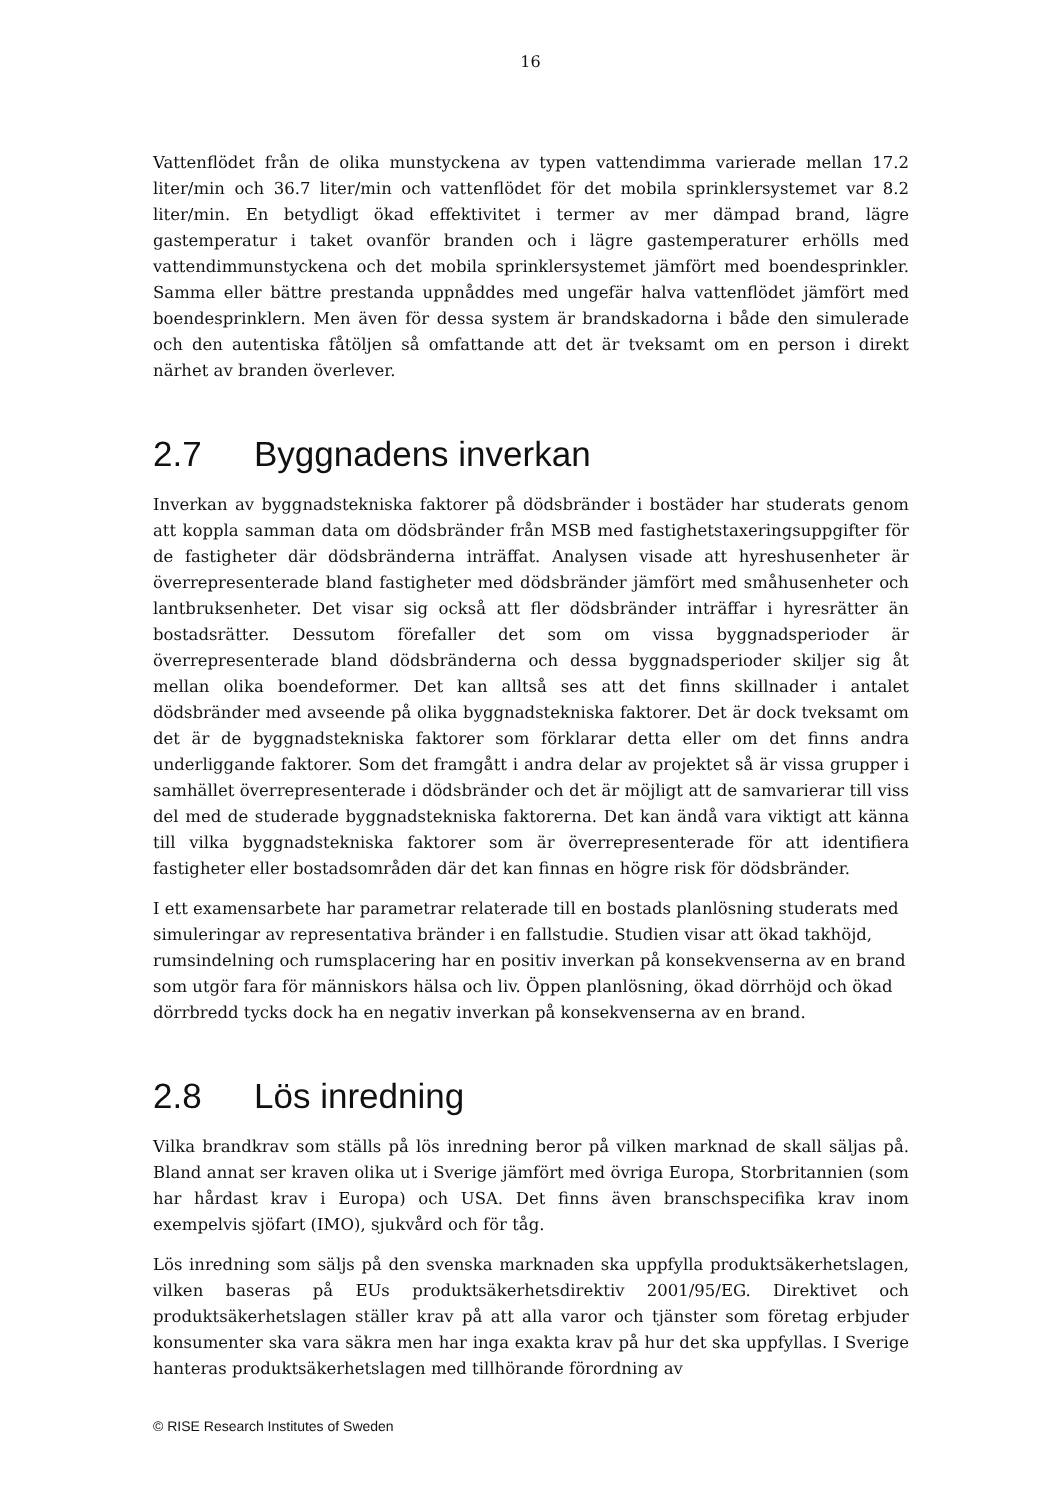16
Vattenflödet från de olika munstyckena av typen vattendimma varierade mellan 17.2 liter/min och 36.7 liter/min och vattenflödet för det mobila sprinklersystemet var 8.2 liter/min. En betydligt ökad effektivitet i termer av mer dämpad brand, lägre gastemperatur i taket ovanför branden och i lägre gastemperaturer erhölls med vattendimmunstyckena och det mobila sprinklersystemet jämfört med boendesprinkler. Samma eller bättre prestanda uppnåddes med ungefär halva vattenflödet jämfört med boendesprinklern. Men även för dessa system är brandskadorna i både den simulerade och den autentiska fåtöljen så omfattande att det är tveksamt om en person i direkt närhet av branden överlever.
2.7 Byggnadens inverkan
Inverkan av byggnadstekniska faktorer på dödsbränder i bostäder har studerats genom att koppla samman data om dödsbränder från MSB med fastighetstaxeringsuppgifter för de fastigheter där dödsbränderna inträffat. Analysen visade att hyreshusenheter är överrepresenterade bland fastigheter med dödsbränder jämfört med småhusenheter och lantbruksenheter. Det visar sig också att fler dödsbränder inträffar i hyresrätter än bostadsrätter. Dessutom förefaller det som om vissa byggnadsperioder är överrepresenterade bland dödsbränderna och dessa byggnadsperioder skiljer sig åt mellan olika boendeformer. Det kan alltså ses att det finns skillnader i antalet dödsbränder med avseende på olika byggnadstekniska faktorer. Det är dock tveksamt om det är de byggnadstekniska faktorer som förklarar detta eller om det finns andra underliggande faktorer. Som det framgått i andra delar av projektet så är vissa grupper i samhället överrepresenterade i dödsbränder och det är möjligt att de samvarierar till viss del med de studerade byggnadstekniska faktorerna. Det kan ändå vara viktigt att känna till vilka byggnadstekniska faktorer som är överrepresenterade för att identifiera fastigheter eller bostadsområden där det kan finnas en högre risk för dödsbränder.
I ett examensarbete har parametrar relaterade till en bostads planlösning studerats med simuleringar av representativa bränder i en fallstudie. Studien visar att ökad takhöjd, rumsindelning och rumsplacering har en positiv inverkan på konsekvenserna av en brand som utgör fara för människors hälsa och liv. Öppen planlösning, ökad dörrhöjd och ökad dörrbredd tycks dock ha en negativ inverkan på konsekvenserna av en brand.
2.8 Lös inredning
Vilka brandkrav som ställs på lös inredning beror på vilken marknad de skall säljas på. Bland annat ser kraven olika ut i Sverige jämfört med övriga Europa, Storbritannien (som har hårdast krav i Europa) och USA. Det finns även branschspecifika krav inom exempelvis sjöfart (IMO), sjukvård och för tåg.
Lös inredning som säljs på den svenska marknaden ska uppfylla produktsäkerhetslagen, vilken baseras på EUs produktsäkerhetsdirektiv 2001/95/EG. Direktivet och produktsäkerhetslagen ställer krav på att alla varor och tjänster som företag erbjuder konsumenter ska vara säkra men har inga exakta krav på hur det ska uppfyllas. I Sverige hanteras produktsäkerhetslagen med tillhörande förordning av
© RISE Research Institutes of Sweden